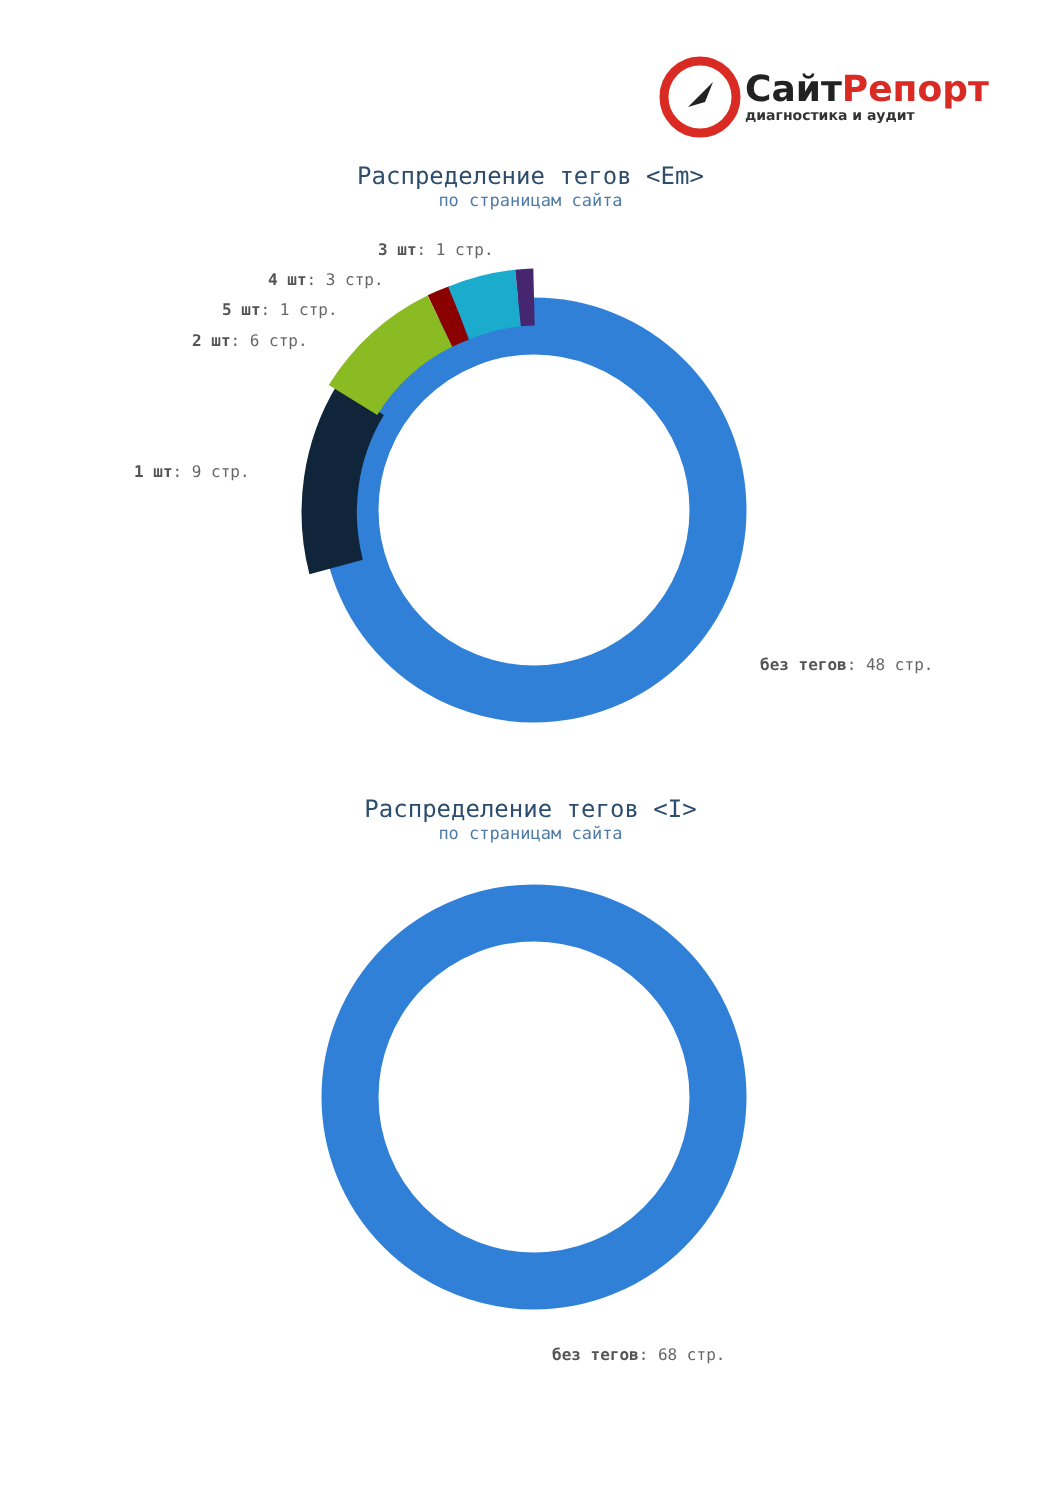СайтРепорт
диагностика и аудит
Распределение тегов <Em>
по страницам сайта
3 шт: 1 стр.
4 шт: 3 стр.
5 шт: 1 стр.
2 шт: 6 стр.
1 шт: 9 стр.
без тегов: 48 стр.
Распределение тегов <I>
по страницам сайта
без тегов: 68 стр.